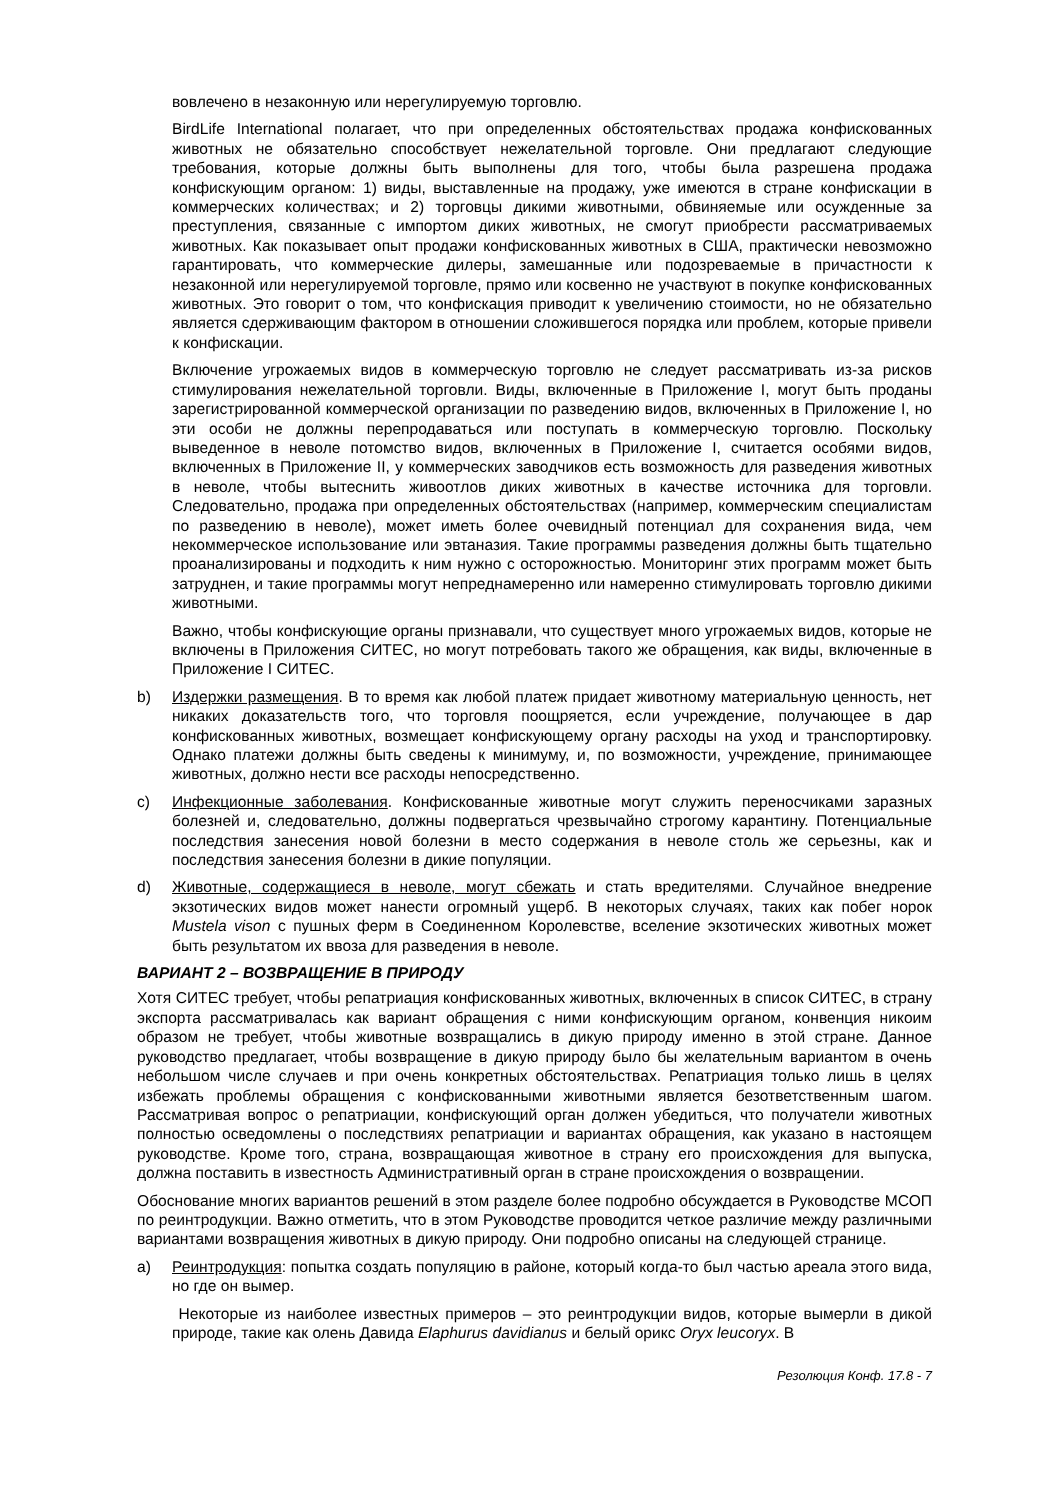вовлечено в незаконную или нерегулируемую торговлю.
BirdLife International полагает, что при определенных обстоятельствах продажа конфискованных животных не обязательно способствует нежелательной торговле. Они предлагают следующие требования, которые должны быть выполнены для того, чтобы была разрешена продажа конфискующим органом: 1) виды, выставленные на продажу, уже имеются в стране конфискации в коммерческих количествах; и 2) торговцы дикими животными, обвиняемые или осужденные за преступления, связанные с импортом диких животных, не смогут приобрести рассматриваемых животных. Как показывает опыт продажи конфискованных животных в США, практически невозможно гарантировать, что коммерческие дилеры, замешанные или подозреваемые в причастности к незаконной или нерегулируемой торговле, прямо или косвенно не участвуют в покупке конфискованных животных. Это говорит о том, что конфискация приводит к увеличению стоимости, но не обязательно является сдерживающим фактором в отношении сложившегося порядка или проблем, которые привели к конфискации.
Включение угрожаемых видов в коммерческую торговлю не следует рассматривать из-за рисков стимулирования нежелательной торговли. Виды, включенные в Приложение I, могут быть проданы зарегистрированной коммерческой организации по разведению видов, включенных в Приложение I, но эти особи не должны перепродаваться или поступать в коммерческую торговлю. Поскольку выведенное в неволе потомство видов, включенных в Приложение I, считается особями видов, включенных в Приложение II, у коммерческих заводчиков есть возможность для разведения животных в неволе, чтобы вытеснить живоотлов диких животных в качестве источника для торговли. Следовательно, продажа при определенных обстоятельствах (например, коммерческим специалистам по разведению в неволе), может иметь более очевидный потенциал для сохранения вида, чем некоммерческое использование или эвтаназия. Такие программы разведения должны быть тщательно проанализированы и подходить к ним нужно с осторожностью. Мониторинг этих программ может быть затруднен, и такие программы могут непреднамеренно или намеренно стимулировать торговлю дикими животными.
Важно, чтобы конфискующие органы признавали, что существует много угрожаемых видов, которые не включены в Приложения СИТЕС, но могут потребовать такого же обращения, как виды, включенные в Приложение I СИТЕС.
b) Издержки размещения. В то время как любой платеж придает животному материальную ценность, нет никаких доказательств того, что торговля поощряется, если учреждение, получающее в дар конфискованных животных, возмещает конфискующему органу расходы на уход и транспортировку. Однако платежи должны быть сведены к минимуму, и, по возможности, учреждение, принимающее животных, должно нести все расходы непосредственно.
c) Инфекционные заболевания. Конфискованные животные могут служить переносчиками заразных болезней и, следовательно, должны подвергаться чрезвычайно строгому карантину. Потенциальные последствия занесения новой болезни в место содержания в неволе столь же серьезны, как и последствия занесения болезни в дикие популяции.
d) Животные, содержащиеся в неволе, могут сбежать и стать вредителями. Случайное внедрение экзотических видов может нанести огромный ущерб. В некоторых случаях, таких как побег норок Mustela vison с пушных ферм в Соединенном Королевстве, вселение экзотических животных может быть результатом их ввоза для разведения в неволе.
ВАРИАНТ 2 – ВОЗВРАЩЕНИЕ В ПРИРОДУ
Хотя СИТЕС требует, чтобы репатриация конфискованных животных, включенных в список СИТЕС, в страну экспорта рассматривалась как вариант обращения с ними конфискующим органом, конвенция никоим образом не требует, чтобы животные возвращались в дикую природу именно в этой стране. Данное руководство предлагает, чтобы возвращение в дикую природу было бы желательным вариантом в очень небольшом числе случаев и при очень конкретных обстоятельствах. Репатриация только лишь в целях избежать проблемы обращения с конфискованными животными является безответственным шагом. Рассматривая вопрос о репатриации, конфискующий орган должен убедиться, что получатели животных полностью осведомлены о последствиях репатриации и вариантах обращения, как указано в настоящем руководстве. Кроме того, страна, возвращающая животное в страну его происхождения для выпуска, должна поставить в известность Административный орган в стране происхождения о возвращении.
Обоснование многих вариантов решений в этом разделе более подробно обсуждается в Руководстве МСОП по реинтродукции. Важно отметить, что в этом Руководстве проводится четкое различие между различными вариантами возвращения животных в дикую природу. Они подробно описаны на следующей странице.
a) Реинтродукция: попытка создать популяцию в районе, который когда-то был частью ареала этого вида, но где он вымер.
Некоторые из наиболее известных примеров – это реинтродукции видов, которые вымерли в дикой природе, такие как олень Давида Elaphurus davidianus и белый орикс Oryx leucoryx. В
Резолюция Конф. 17.8 - 7